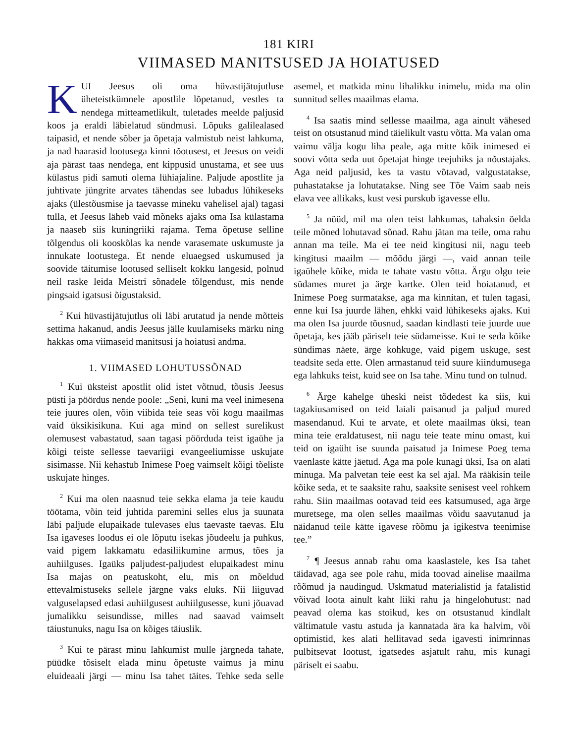181 KIRI
VIIMASED MANITSUSED JA HOIATUSED
KUI Jeesus oli oma hüvastijätujutluse üheteistkümnele apostlile lõpetanud, vestles ta nendega mitteametlikult, tuletades meelde paljusid koos ja eraldi läbielatud sündmusi. Lõpuks galilealased taipasid, et nende sõber ja õpetaja valmistub neist lahkuma, ja nad haarasid lootusega kinni tõotusest, et Jeesus on veidi aja pärast taas nendega, ent kippusid unustama, et see uus külastus pidi samuti olema lühiajaline. Paljude apostlite ja juhtivate jüngrite arvates tähendas see lubadus lühikeseks ajaks (ülestõusmise ja taevasse mineku vahelisel ajal) tagasi tulla, et Jeesus läheb vaid mõneks ajaks oma Isa külastama ja naaseb siis kuningriiki rajama. Tema õpetuse selline tõlgendus oli kooskõlas ka nende varasemate uskumuste ja innukate lootustega. Et nende eluaegsed uskumused ja soovide täitumise lootused selliselt kokku langesid, polnud neil raske leida Meistri sõnadele tõlgendust, mis nende pingsaid igatsusi õigustaksid.
<sup>2</sup> Kui hüvastijätujutlus oli läbi arutatud ja nende mõtteis settima hakanud, andis Jeesus jälle kuulamiseks märku ning hakkas oma viimaseid manitsusi ja hoiatusi andma.
1. VIIMASED LOHUTUSSÕNAD
<sup>1</sup> Kui üksteist apostlit olid istet võtnud, tõusis Jeesus püsti ja pöördus nende poole: „Seni, kuni ma veel inimesena teie juures olen, võin viibida teie seas või kogu maailmas vaid üksikisikuna. Kui aga mind on sellest surelikust olemusest vabastatud, saan tagasi pöörduda teist igaühe ja kõigi teiste sellesse taevariigi evangeeliumisse uskujate sisimasse. Nii kehastub Inimese Poeg vaimselt kõigi tõeliste uskujate hinges.
<sup>2</sup> Kui ma olen naasnud teie sekka elama ja teie kaudu töötama, võin teid juhtida paremini selles elus ja suunata läbi paljude elupaikade tulevases elus taevaste taevas. Elu Isa igaveses loodus ei ole lõputu isekas jõudeelu ja puhkus, vaid pigem lakkamatu edasiliikumine armus, tões ja auhiilguses. Igaüks paljudest-paljudest elupaikadest minu Isa majas on peatuskoht, elu, mis on mõeldud ettevalmistuseks sellele järgne vaks eluks. Nii liiguvad valguselapsed edasi auhiilgusest auhiilgusesse, kuni jõuavad jumalikku seisundisse, milles nad saavad vaimselt täiustunuks, nagu Isa on kõiges täiuslik.
<sup>3</sup> Kui te pärast minu lahkumist mulle järgneda tahate, püüdke tõsiselt elada minu õpetuste vaimus ja minu eluideaali järgi — minu Isa tahet täites. Tehke seda selle asemel, et matkida minu lihalikku inimelu, mida ma olin sunnitud selles maailmas elama.
<sup>4</sup> Isa saatis mind sellesse maailma, aga ainult vähesed teist on otsustanud mind täielikult vastu võtta. Ma valan oma vaimu välja kogu liha peale, aga mitte kõik inimesed ei soovi võtta seda uut õpetajat hinge teejuhiks ja nõustajaks. Aga neid paljusid, kes ta vastu võtavad, valgustatakse, puhastatakse ja lohutatakse. Ning see Tõe Vaim saab neis elava vee allikaks, kust vesi purskub igavesse ellu.
<sup>5</sup> Ja nüüd, mil ma olen teist lahkumas, tahaksin öelda teile mõned lohutavad sõnad. Rahu jätan ma teile, oma rahu annan ma teile. Ma ei tee neid kingitusi nii, nagu teeb kingitusi maailm — mõõdu järgi —, vaid annan teile igaühele kõike, mida te tahate vastu võtta. Ärgu olgu teie südames muret ja ärge kartke. Olen teid hoiatanud, et Inimese Poeg surmatakse, aga ma kinnitan, et tulen tagasi, enne kui Isa juurde lähen, ehkki vaid lühikeseks ajaks. Kui ma olen Isa juurde tõusnud, saadan kindlasti teie juurde uue õpetaja, kes jääb päriselt teie südameisse. Kui te seda kõike sündimas näete, ärge kohkuge, vaid pigem uskuge, sest teadsite seda ette. Olen armastanud teid suure kiindumusega ega lahkuks teist, kuid see on Isa tahe. Minu tund on tulnud.
<sup>6</sup> Ärge kahelge üheski neist tõdedest ka siis, kui tagakiusamised on teid laiali paisanud ja paljud mured masendanud. Kui te arvate, et olete maailmas üksi, tean mina teie eraldatusest, nii nagu teie teate minu omast, kui teid on igaüht ise suunda paisatud ja Inimese Poeg tema vaenlaste kätte jäetud. Aga ma pole kunagi üksi, Isa on alati minuga. Ma palvetan teie eest ka sel ajal. Ma rääkisin teile kõike seda, et te saaksite rahu, saaksite senisest veel rohkem rahu. Siin maailmas ootavad teid ees katsumused, aga ärge muretsege, ma olen selles maailmas võidu saavutanud ja näidanud teile kätte igavese rõõmu ja igikestva teenimise tee.”
<sup>7</sup> ¶ Jeesus annab rahu oma kaaslastele, kes Isa tahet täidavad, aga see pole rahu, mida toovad ainelise maailma rõõmud ja naudingud. Uskmatud materialistid ja fatalistid võivad loota ainult kaht liiki rahu ja hingelohutust: nad peavad olema kas stoikud, kes on otsustanud kindlalt vältimatule vastu astuda ja kannatada ära ka halvim, või optimistid, kes alati hellitavad seda igavesti inimrinnas pulbitsevat lootust, igatsedes asjatult rahu, mis kunagi päriselt ei saabu.